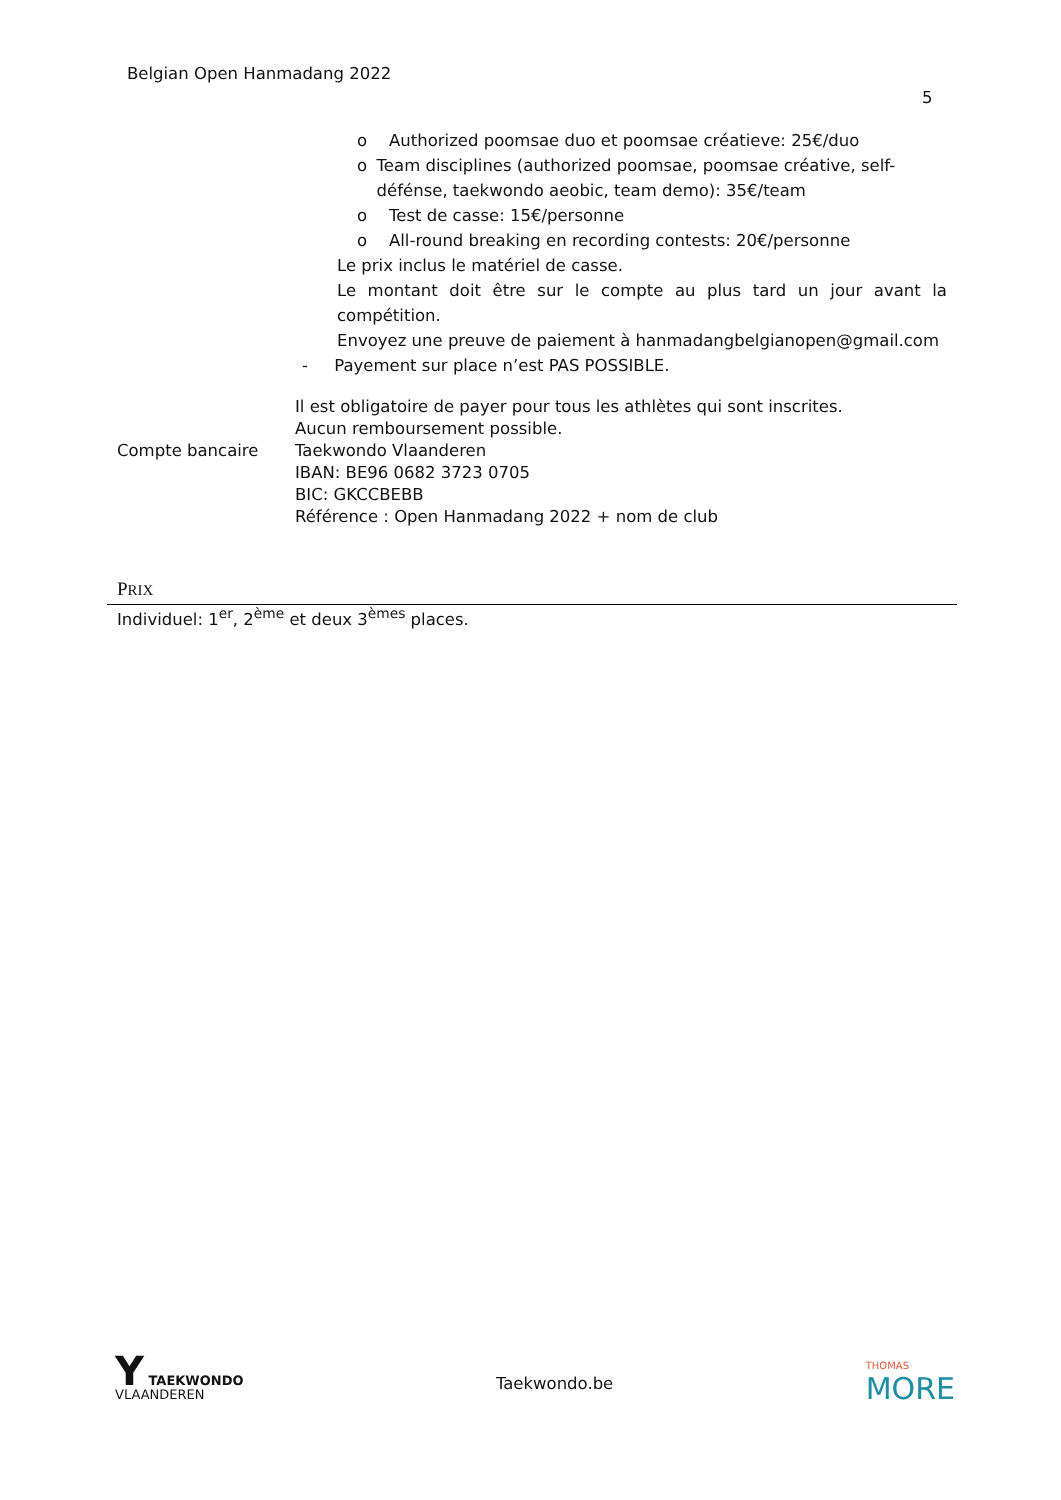Belgian Open Hanmadang 2022
5
o Authorized poomsae duo et poomsae créatieve: 25€/duo
o Team disciplines (authorized poomsae, poomsae créative, self-défénse, taekwondo aeobic, team demo): 35€/team
o Test de casse: 15€/personne
o All-round breaking en recording contests: 20€/personne
Le prix inclus le matériel de casse.
Le montant doit être sur le compte au plus tard un jour avant la compétition.
Envoyez une preuve de paiement à hanmadangbelgianopen@gmail.com
- Payement sur place n’est PAS POSSIBLE.
Il est obligatoire de payer pour tous les athlètes qui sont inscrites.
Aucun remboursement possible.
Compte bancaire Taekwondo Vlaanderen
IBAN: BE96 0682 3723 0705
BIC: GKCCBEBB
Référence : Open Hanmadang 2022 + nom de club
PRIX
Individuel: 1<sup>er</sup>, 2<sup>ème</sup> et deux 3<sup>èmes</sup> places.
Y TAEKWONDO
VLAANDEREN
Taekwondo.be
THOMAS
MORE